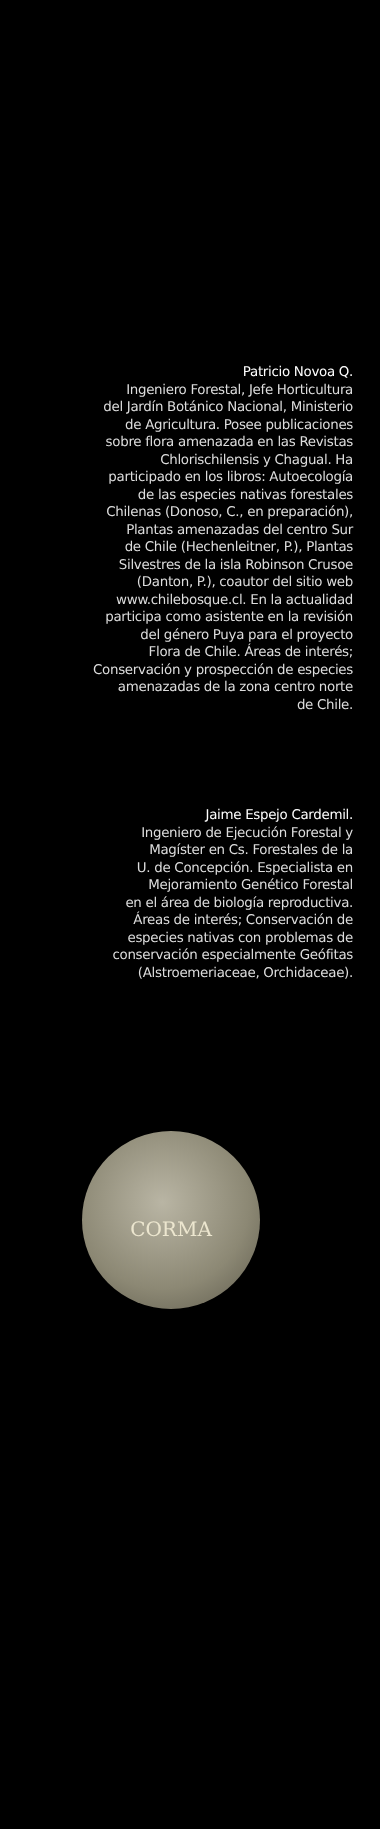Patricio Novoa Q.
Ingeniero Forestal, Jefe Horticultura
del Jardín Botánico Nacional, Ministerio
de Agricultura. Posee publicaciones
sobre flora amenazada en las Revistas
Chlorischilensis y Chagual. Ha
participado en los libros: Autoecología
de las especies nativas forestales
Chilenas (Donoso, C., en preparación),
Plantas amenazadas del centro Sur
de Chile (Hechenleitner, P.), Plantas
Silvestres de la isla Robinson Crusoe
(Danton, P.), coautor del sitio web
www.chilebosque.cl. En la actualidad
participa como asistente en la revisión
del género Puya para el proyecto
Flora de Chile. Áreas de interés;
Conservación y prospección de especies
amenazadas de la zona centro norte
de Chile.
Jaime Espejo Cardemil.
Ingeniero de Ejecución Forestal y
Magíster en Cs. Forestales de la
U. de Concepción. Especialista en
Mejoramiento Genético Forestal
en el área de biología reproductiva.
Áreas de interés; Conservación de
especies nativas con problemas de
conservación especialmente Geófitas
(Alstroemeriaceae, Orchidaceae).
CORMA